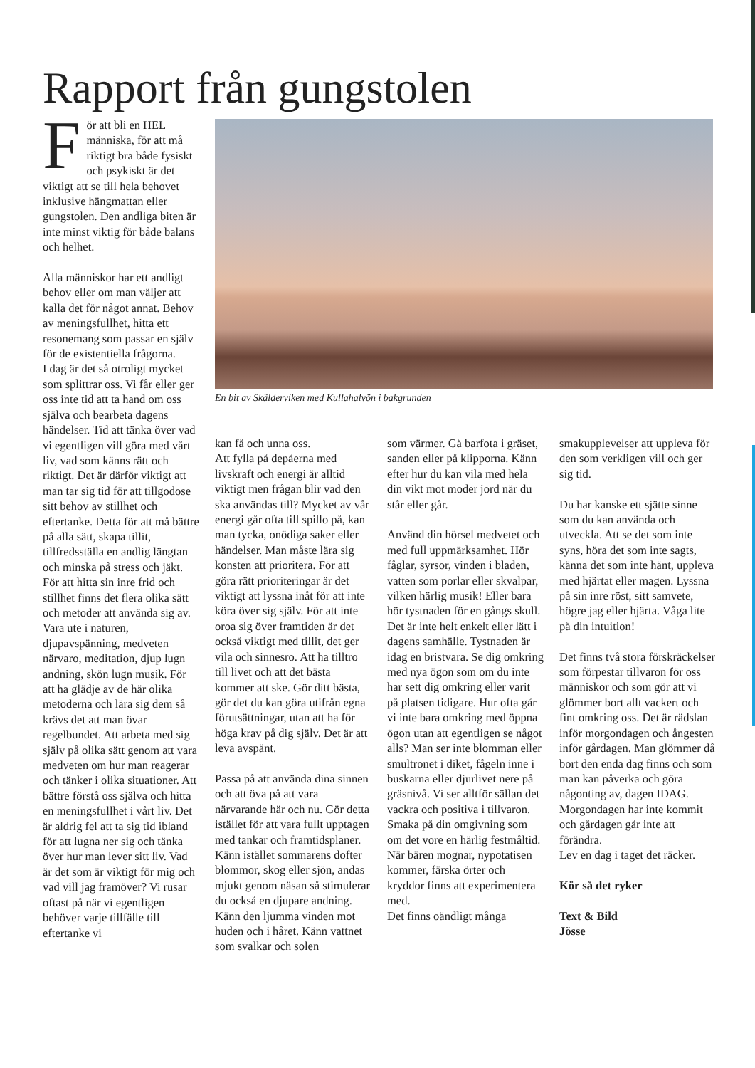Rapport från gungstolen
För att bli en HEL människa, för att må riktigt bra både fysiskt och psykiskt är det viktigt att se till hela behovet inklusive hängmattan eller gungstolen. Den andliga biten är inte minst viktig för både balans och helhet.
Alla människor har ett andligt behov eller om man väljer att kalla det för något annat. Behov av meningsfullhet, hitta ett resonemang som passar en själv för de existentiella frågorna.
I dag är det så otroligt mycket som splittrar oss. Vi får eller ger oss inte tid att ta hand om oss själva och bearbeta dagens händelser. Tid att tänka över vad vi egentligen vill göra med vårt liv, vad som känns rätt och riktigt. Det är därför viktigt att man tar sig tid för att tillgodose sitt behov av stillhet och eftertanke. Detta för att må bättre på alla sätt, skapa tillit, tillfredsställa en andlig längtan och minska på stress och jäkt.
För att hitta sin inre frid och stillhet finns det flera olika sätt och metoder att använda sig av. Vara ute i naturen, djupavspänning, medveten närvaro, meditation, djup lugn andning, skön lugn musik. För att ha glädje av de här olika metoderna och lära sig dem så krävs det att man övar regelbundet. Att arbeta med sig själv på olika sätt genom att vara medveten om hur man reagerar och tänker i olika situationer. Att bättre förstå oss själva och hitta en meningsfullhet i vårt liv. Det är aldrig fel att ta sig tid ibland för att lugna ner sig och tänka över hur man lever sitt liv. Vad är det som är viktigt för mig och vad vill jag framöver? Vi rusar oftast på när vi egentligen behöver varje tillfälle till eftertanke vi
En bit av Skälderviken med Kullahalvön i bakgrunden
kan få och unna oss.
Att fylla på depåerna med livskraft och energi är alltid viktigt men frågan blir vad den ska användas till? Mycket av vår energi går ofta till spillo på, kan man tycka, onödiga saker eller händelser. Man måste lära sig konsten att prioritera. För att göra rätt prioriteringar är det viktigt att lyssna inåt för att inte köra över sig själv. För att inte oroa sig över framtiden är det också viktigt med tillit, det ger vila och sinnesro. Att ha tilltro till livet och att det bästa kommer att ske. Gör ditt bästa, gör det du kan göra utifrån egna förutsättningar, utan att ha för höga krav på dig själv. Det är att leva avspänt.
Passa på att använda dina sinnen och att öva på att vara närvarande här och nu. Gör detta istället för att vara fullt upptagen med tankar och framtidsplaner. Känn istället sommarens dofter blommor, skog eller sjön, andas mjukt genom näsan så stimulerar du också en djupare andning. Känn den ljumma vinden mot huden och i håret. Känn vattnet som svalkar och solen
som värmer. Gå barfota i gräset, sanden eller på klipporna. Känn efter hur du kan vila med hela din vikt mot moder jord när du står eller går.
Använd din hörsel medvetet och med full uppmärksamhet. Hör fåglar, syrsor, vinden i bladen, vatten som porlar eller skvalpar, vilken härlig musik! Eller bara hör tystnaden för en gångs skull. Det är inte helt enkelt eller lätt i dagens samhälle. Tystnaden är idag en bristvara. Se dig omkring med nya ögon som om du inte har sett dig omkring eller varit på platsen tidigare. Hur ofta går vi inte bara omkring med öppna ögon utan att egentligen se något alls? Man ser inte blomman eller smultronet i diket, fågeln inne i buskarna eller djurlivet nere på gräsnivå. Vi ser alltför sällan det vackra och positiva i tillvaron.
Smaka på din omgivning som om det vore en härlig festmåltid. När bären mognar, nypotatisen kommer, färska örter och kryddor finns att experimentera med.
Det finns oändligt många
smakupplevelser att uppleva för den som verkligen vill och ger sig tid.
Du har kanske ett sjätte sinne som du kan använda och utveckla. Att se det som inte syns, höra det som inte sagts, känna det som inte hänt, uppleva med hjärtat eller magen. Lyssna på sin inre röst, sitt samvete, högre jag eller hjärta. Våga lite på din intuition!
Det finns två stora förskräckelser som förpestar tillvaron för oss människor och som gör att vi glömmer bort allt vackert och fint omkring oss. Det är rädslan inför morgondagen och ångesten inför gårdagen. Man glömmer då bort den enda dag finns och som man kan påverka och göra någonting av, dagen IDAG.
Morgondagen har inte kommit och gårdagen går inte att förändra.
Lev en dag i taget det räcker.
Kör så det ryker
Text & Bild
Jösse